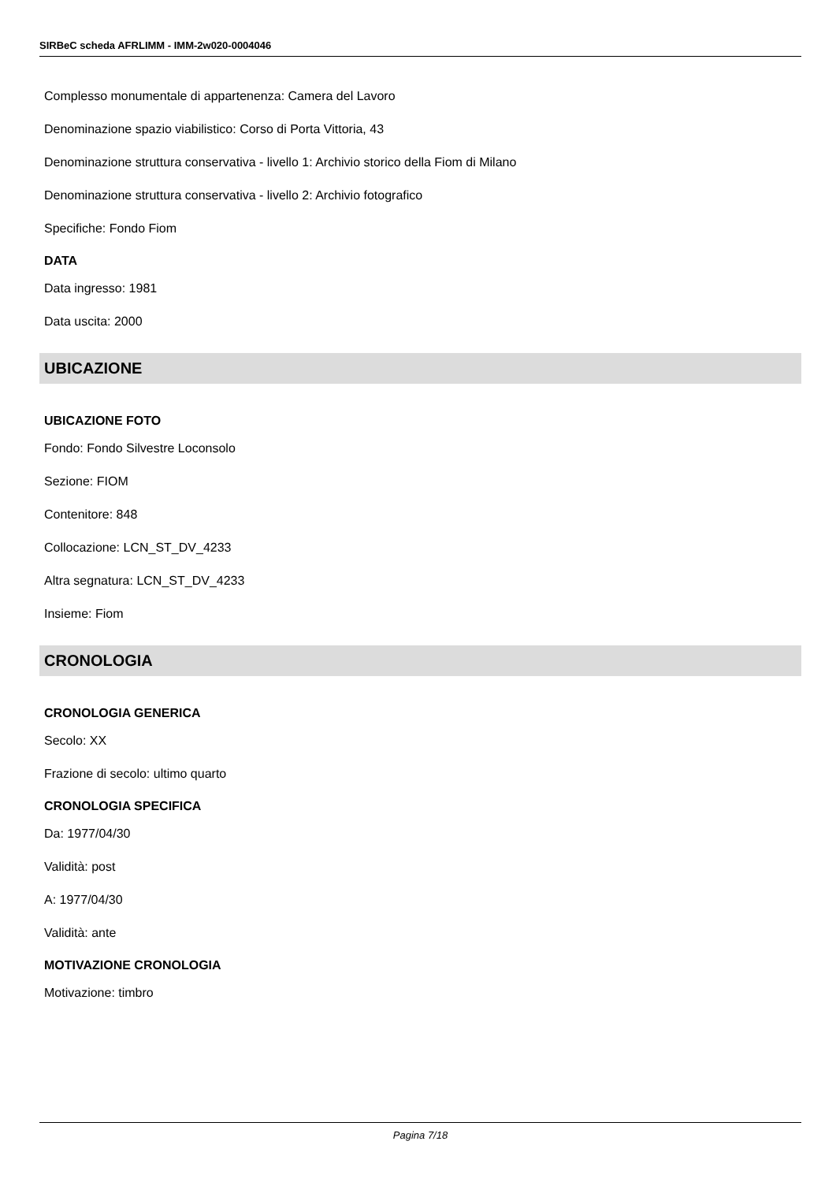SIRBeC scheda AFRLIMM - IMM-2w020-0004046
Complesso monumentale di appartenenza: Camera del Lavoro
Denominazione spazio viabilistico: Corso di Porta Vittoria, 43
Denominazione struttura conservativa - livello 1: Archivio storico della Fiom di Milano
Denominazione struttura conservativa - livello 2: Archivio fotografico
Specifiche: Fondo Fiom
DATA
Data ingresso: 1981
Data uscita: 2000
UBICAZIONE
UBICAZIONE FOTO
Fondo: Fondo Silvestre Loconsolo
Sezione: FIOM
Contenitore: 848
Collocazione: LCN_ST_DV_4233
Altra segnatura: LCN_ST_DV_4233
Insieme: Fiom
CRONOLOGIA
CRONOLOGIA GENERICA
Secolo: XX
Frazione di secolo: ultimo quarto
CRONOLOGIA SPECIFICA
Da: 1977/04/30
Validità: post
A: 1977/04/30
Validità: ante
MOTIVAZIONE CRONOLOGIA
Motivazione: timbro
Pagina 7/18